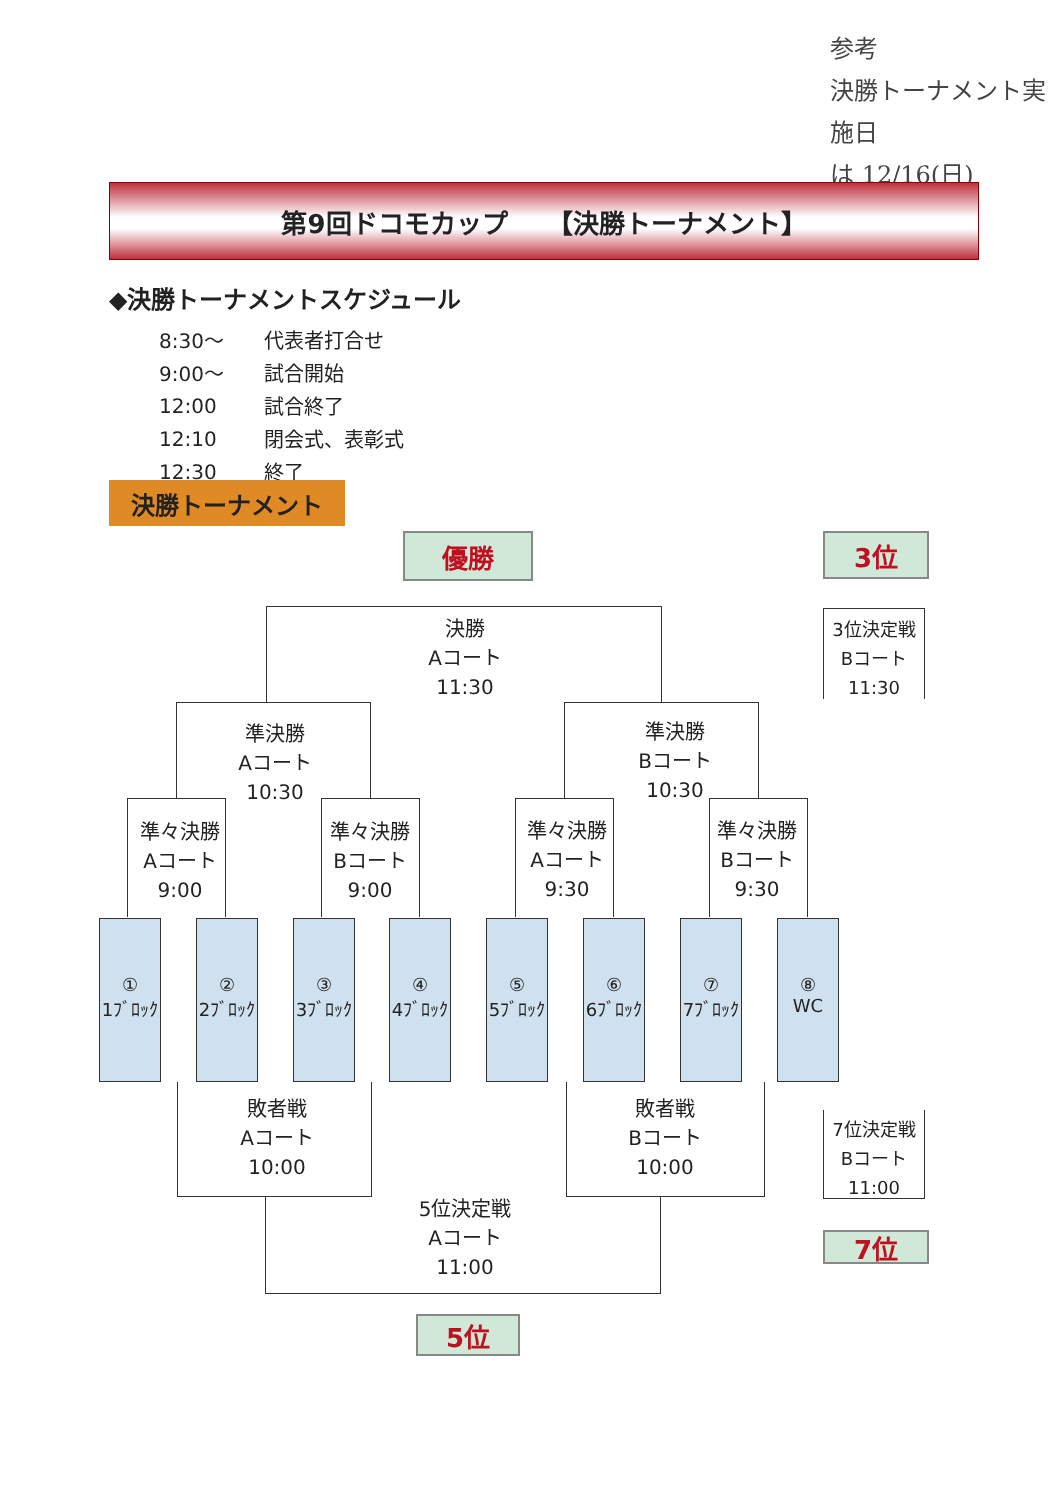参考
決勝トーナメント実施日
は 12/16(日)
第9回ドコモカップ　　【決勝トーナメント】
◆決勝トーナメントスケジュール
| 8:30～ | 代表者打合せ |
| 9:00～ | 試合開始 |
| 12:00 | 試合終了 |
| 12:10 | 閉会式、表彰式 |
| 12:30 | 終了 |
決勝トーナメント
優勝 3位
決勝
Aコート
11:30
3位決定戦
Bコート
11:30
準決勝
Aコート
10:30
準決勝
Bコート
10:30
準々決勝
Aコート
9:00
準々決勝
Bコート
9:00
準々決勝
Aコート
9:30
準々決勝
Bコート
9:30
①
1ﾌﾞﾛｯｸ
②
2ﾌﾞﾛｯｸ
③
3ﾌﾞﾛｯｸ
④
4ﾌﾞﾛｯｸ
⑤
5ﾌﾞﾛｯｸ
⑥
6ﾌﾞﾛｯｸ
⑦
7ﾌﾞﾛｯｸ
⑧
WC
敗者戦
Aコート
10:00
敗者戦
Bコート
10:00
7位決定戦
Bコート
11:00
5位決定戦
Aコート
11:00
7位
5位